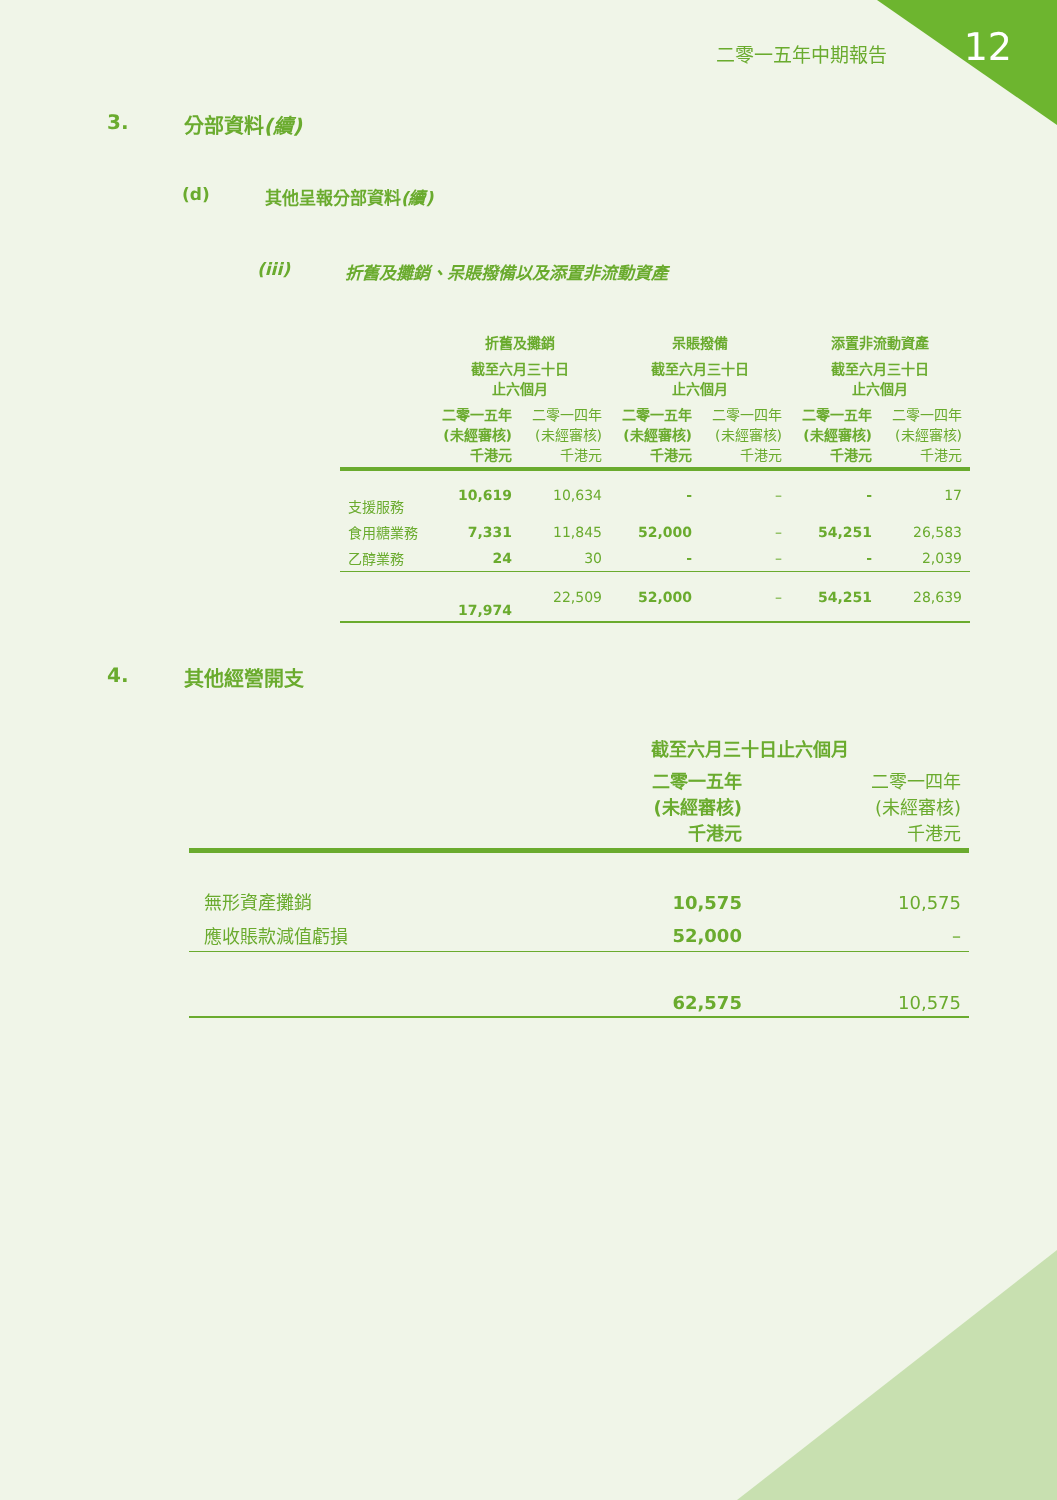12 二零一五年中期報告
3. 分部資料(續)
(d) 其他呈報分部資料(續)
(iii) 折舊及攤銷、呆賬撥備以及添置非流動資產
| | 折舊及攤銷 | | 呆賬撥備 | | 添置非流動資產 | |
| --- | --- | --- | --- | --- | --- | --- |
| | 截至六月三十日 止六個月 | | 截至六月三十日 止六個月 | | 截至六月三十日 止六個月 | |
| | 二零一五年 (未經審核) 千港元 | 二零一四年 (未經審核) 千港元 | 二零一五年 (未經審核) 千港元 | 二零一四年 (未經審核) 千港元 | 二零一五年 (未經審核) 千港元 | 二零一四年 (未經審核) 千港元 |
| 支援服務 | 10,619 | 10,634 | - | – | - | 17 |
| 食用糖業務 | 7,331 | 11,845 | 52,000 | – | 54,251 | 26,583 |
| 乙醇業務 | 24 | 30 | - | – | - | 2,039 |
| | 17,974 | 22,509 | 52,000 | – | 54,251 | 28,639 |
4. 其他經營開支
| | 截至六月三十日止六個月 | |
| --- | --- | --- |
| | 二零一五年 (未經審核) 千港元 | 二零一四年 (未經審核) 千港元 |
| 無形資產攤銷 | 10,575 | 10,575 |
| 應收賬款減值虧損 | 52,000 | – |
| | 62,575 | 10,575 |